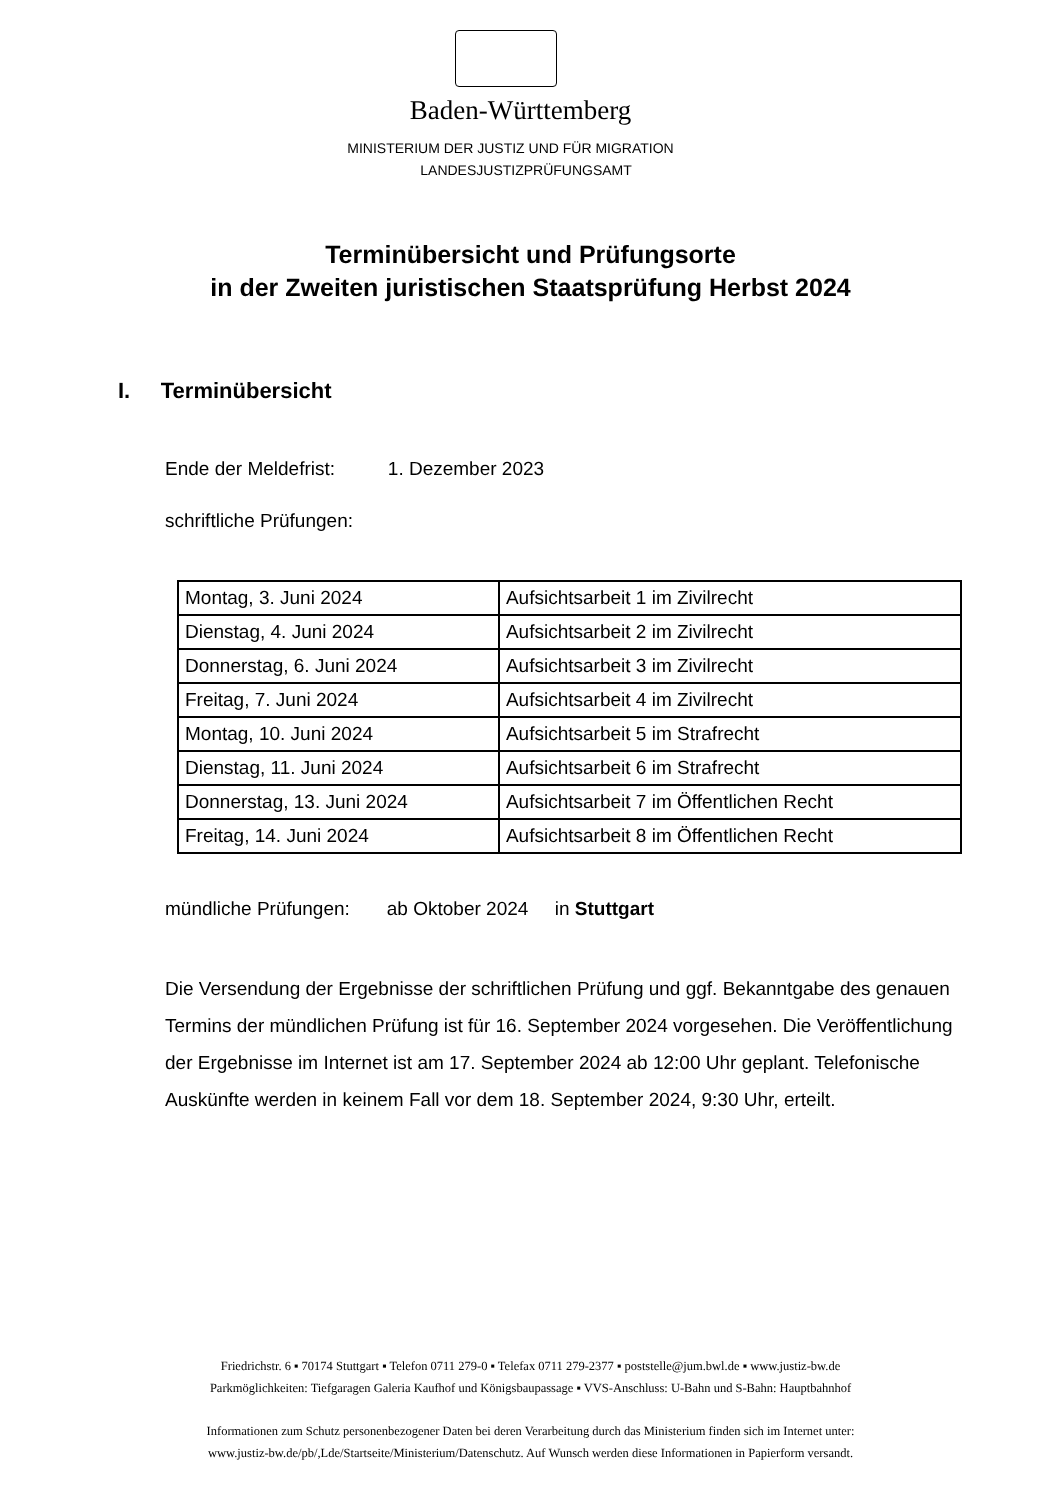Baden-Württemberg
MINISTERIUM DER JUSTIZ UND FÜR MIGRATION
LANDESJUSTIZPRÜFUNGSAMT
Terminübersicht und Prüfungsorte
in der Zweiten juristischen Staatsprüfung Herbst 2024
I. Terminübersicht
Ende der Meldefrist: 1. Dezember 2023
schriftliche Prüfungen:
| Montag, 3. Juni 2024 | Aufsichtsarbeit 1 im Zivilrecht |
| Dienstag, 4. Juni 2024 | Aufsichtsarbeit 2 im Zivilrecht |
| Donnerstag, 6. Juni 2024 | Aufsichtsarbeit 3 im Zivilrecht |
| Freitag, 7. Juni 2024 | Aufsichtsarbeit 4 im Zivilrecht |
| Montag, 10. Juni 2024 | Aufsichtsarbeit 5 im Strafrecht |
| Dienstag, 11. Juni 2024 | Aufsichtsarbeit 6 im Strafrecht |
| Donnerstag, 13. Juni 2024 | Aufsichtsarbeit 7 im Öffentlichen Recht |
| Freitag, 14. Juni 2024 | Aufsichtsarbeit 8 im Öffentlichen Recht |
mündliche Prüfungen: ab Oktober 2024 in Stuttgart
Die Versendung der Ergebnisse der schriftlichen Prüfung und ggf. Bekanntgabe des genauen Termins der mündlichen Prüfung ist für 16. September 2024 vorgesehen. Die Veröffentlichung der Ergebnisse im Internet ist am 17. September 2024 ab 12:00 Uhr geplant. Telefonische Auskünfte werden in keinem Fall vor dem 18. September 2024, 9:30 Uhr, erteilt.
Friedrichstr. 6 ▪ 70174 Stuttgart ▪ Telefon 0711 279-0 ▪ Telefax 0711 279-2377 ▪ poststelle@jum.bwl.de ▪ www.justiz-bw.de
Parkmöglichkeiten: Tiefgaragen Galeria Kaufhof und Königsbaupassage ▪ VVS-Anschluss: U-Bahn und S-Bahn: Hauptbahnhof
Informationen zum Schutz personenbezogener Daten bei deren Verarbeitung durch das Ministerium finden sich im Internet unter:
www.justiz-bw.de/pb/,Lde/Startseite/Ministerium/Datenschutz. Auf Wunsch werden diese Informationen in Papierform versandt.